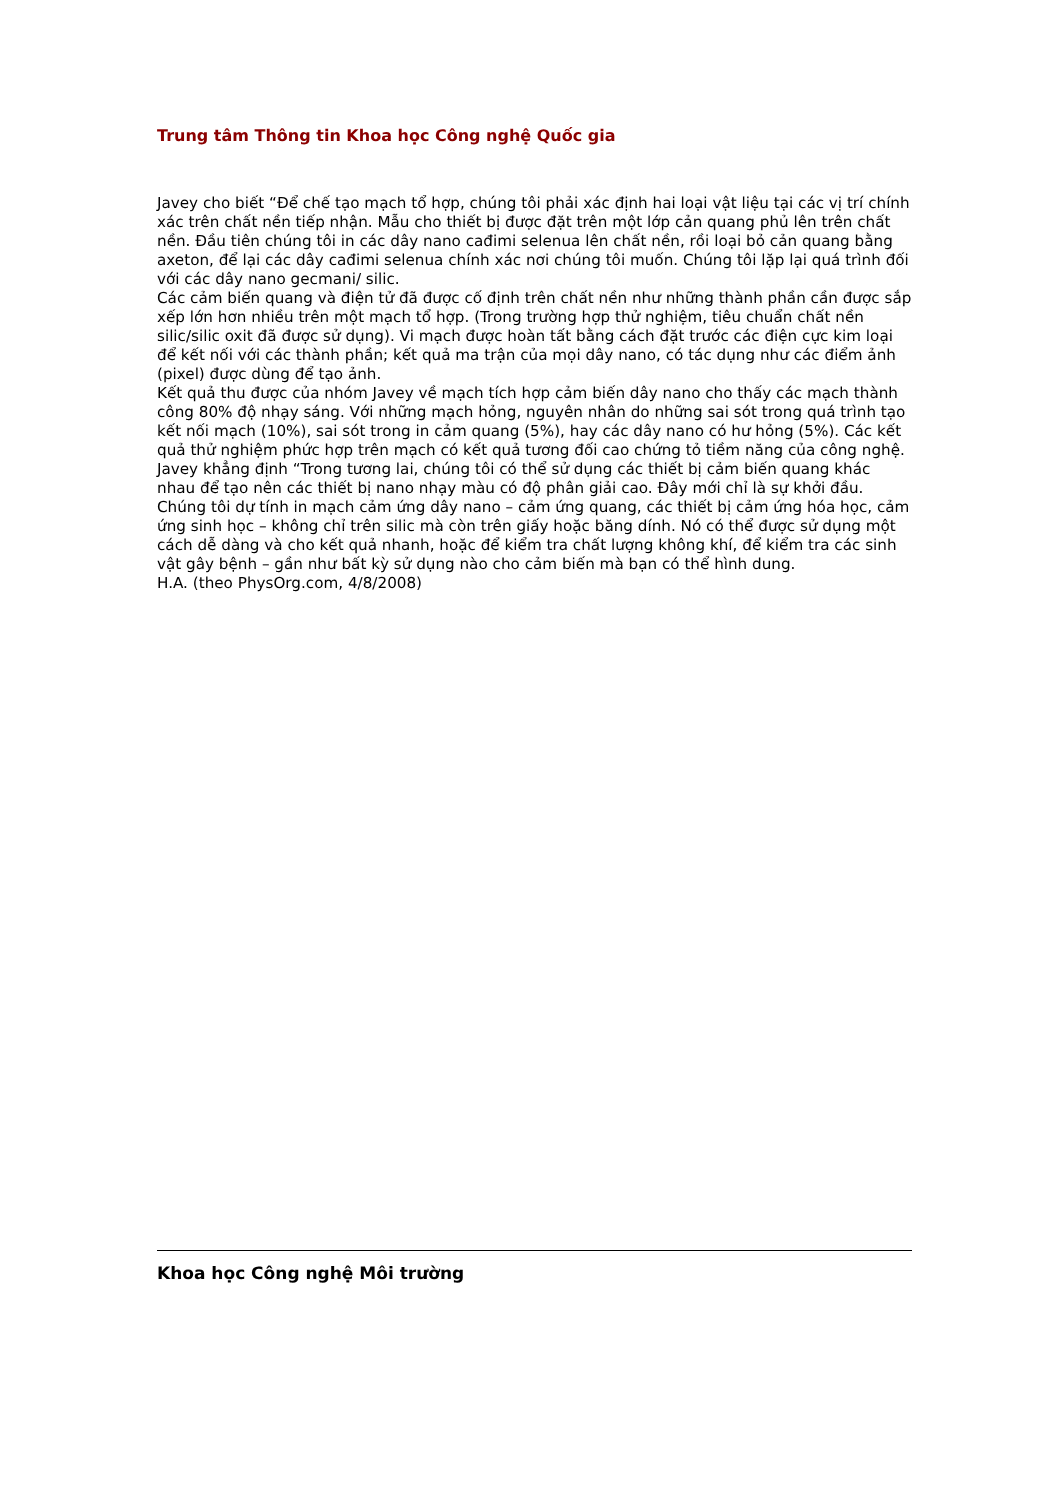Trung tâm Thông tin Khoa học Công nghệ Quốc gia
Javey cho biết “Để chế tạo mạch tổ hợp, chúng tôi phải xác định hai loại vật liệu tại các vị trí chính xác trên chất nền tiếp nhận. Mẫu cho thiết bị được đặt trên một lớp cản quang phủ lên trên chất nền. Đầu tiên chúng tôi in các dây nano cađimi selenua lên chất nền, rồi loại bỏ cản quang bằng axeton, để lại các dây cađimi selenua chính xác nơi chúng tôi muốn. Chúng tôi lặp lại quá trình đối với các dây nano gecmani/ silic.
Các cảm biến quang và điện tử đã được cố định trên chất nền như những thành phần cần được sắp xếp lớn hơn nhiều trên một mạch tổ hợp. (Trong trường hợp thử nghiệm, tiêu chuẩn chất nền silic/silic oxit đã được sử dụng). Vi mạch được hoàn tất bằng cách đặt trước các điện cực kim loại để kết nối với các thành phần; kết quả ma trận của mọi dây nano, có tác dụng như các điểm ảnh (pixel) được dùng để tạo ảnh.
Kết quả thu được của nhóm Javey về mạch tích hợp cảm biến dây nano cho thấy các mạch thành công 80% độ nhạy sáng. Với những mạch hỏng, nguyên nhân do những sai sót trong quá trình tạo kết nối mạch (10%), sai sót trong in cảm quang (5%), hay các dây nano có hư hỏng (5%). Các kết quả thử nghiệm phức hợp trên mạch có kết quả tương đối cao chứng tỏ tiềm năng của công nghệ.
Javey khẳng định “Trong tương lai, chúng tôi có thể sử dụng các thiết bị cảm biến quang khác nhau để tạo nên các thiết bị nano nhạy màu có độ phân giải cao. Đây mới chỉ là sự khởi đầu. Chúng tôi dự tính in mạch cảm ứng dây nano – cảm ứng quang, các thiết bị cảm ứng hóa học, cảm ứng sinh học – không chỉ trên silic mà còn trên giấy hoặc băng dính. Nó có thể được sử dụng một cách dễ dàng và cho kết quả nhanh, hoặc để kiểm tra chất lượng không khí, để kiểm tra các sinh vật gây bệnh – gần như bất kỳ sử dụng nào cho cảm biến mà bạn có thể hình dung.
H.A. (theo PhysOrg.com, 4/8/2008)
Khoa học Công nghệ Môi trường